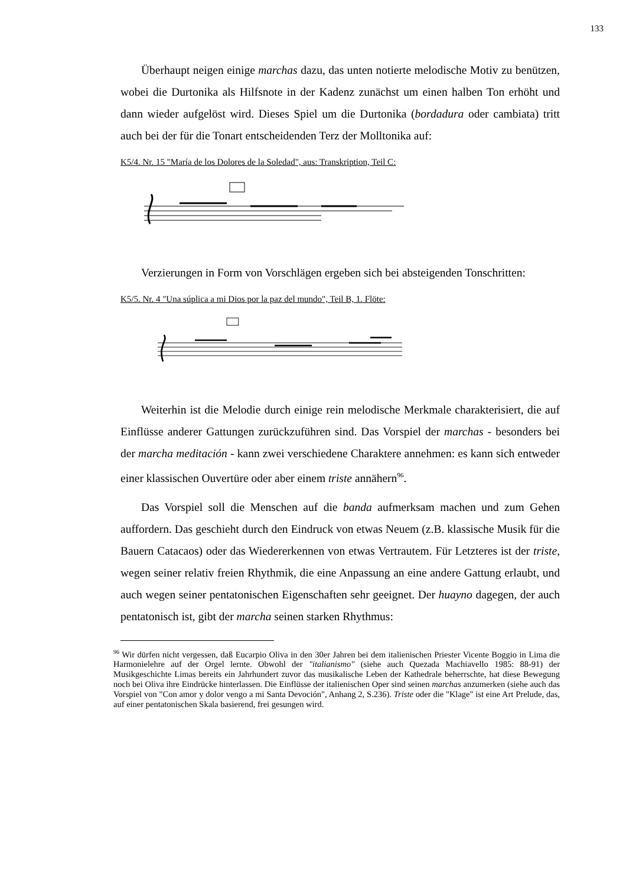133
Überhaupt neigen einige marchas dazu, das unten notierte melodische Motiv zu benützen, wobei die Durtonika als Hilfsnote in der Kadenz zunächst um einen halben Ton erhöht und dann wieder aufgelöst wird. Dieses Spiel um die Durtonika (bordadura oder cambiata) tritt auch bei der für die Tonart entscheidenden Terz der Molltonika auf:
K5/4. Nr. 15 "María de los Dolores de la Soledad", aus: Transkription, Teil C:
Verzierungen in Form von Vorschlägen ergeben sich bei absteigenden Tonschritten:
K5/5. Nr. 4 "Una súplica a mi Dios por la paz del mundo", Teil B, 1. Flöte:
Weiterhin ist die Melodie durch einige rein melodische Merkmale charakterisiert, die auf Einflüsse anderer Gattungen zurückzuführen sind. Das Vorspiel der marchas - besonders bei der marcha meditación - kann zwei verschiedene Charaktere annehmen: es kann sich entweder einer klassischen Ouvertüre oder aber einem triste annähern<sup>96</sup>.
Das Vorspiel soll die Menschen auf die banda aufmerksam machen und zum Gehen auffordern. Das geschieht durch den Eindruck von etwas Neuem (z.B. klassische Musik für die Bauern Catacaos) oder das Wiedererkennen von etwas Vertrautem. Für Letzteres ist der triste, wegen seiner relativ freien Rhythmik, die eine Anpassung an eine andere Gattung erlaubt, und auch wegen seiner pentatonischen Eigenschaften sehr geeignet. Der huayno dagegen, der auch pentatonisch ist, gibt der marcha seinen starken Rhythmus:
<sup>96</sup> Wir dürfen nicht vergessen, daß Eucarpio Oliva in den 30er Jahren bei dem italienischen Priester Vicente Boggio in Lima die Harmonielehre auf der Orgel lernte. Obwohl der "italianismo" (siehe auch Quezada Machiavello 1985: 88-91) der Musikgeschichte Limas bereits ein Jahrhundert zuvor das musikalische Leben der Kathedrale beherrschte, hat diese Bewegung noch bei Oliva ihre Eindrücke hinterlassen. Die Einflüsse der italienischen Oper sind seinen marchas anzumerken (siehe auch das Vorspiel von "Con amor y dolor vengo a mi Santa Devoción", Anhang 2, S.236). Triste oder die "Klage" ist eine Art Prelude, das, auf einer pentatonischen Skala basierend, frei gesungen wird.